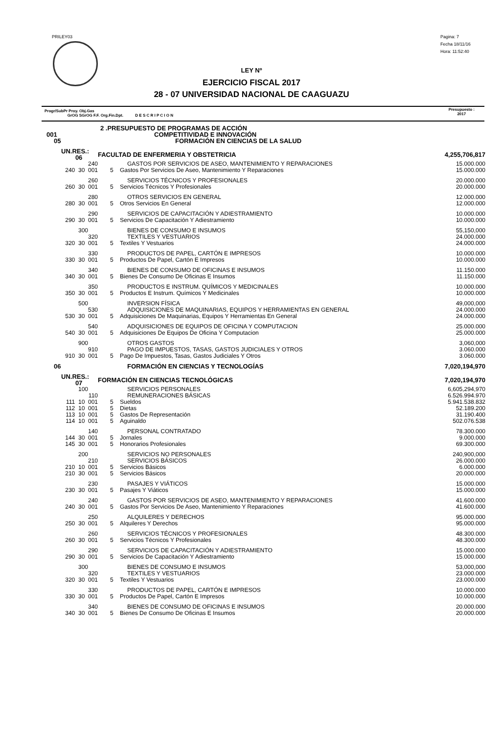PRILEY03
Pagina: 7
Fecha 18/11/16
Hora: 11:52:40
LEY Nº
EJERCICIO FISCAL 2017
28 - 07 UNIVERSIDAD NACIONAL DE CAAGUAZU
Progr/SubPr Proy. Obj.Gas
GrOG SGrOG F.F. Org.Fin.Dpt. D E S C R I P C I O N
Presupuesto :
2017
| 2 .PRESUPUESTO DE PROGRAMAS DE ACCIÓN | | |
| 001 | COMPETITIVIDAD E INNOVACIÓN | |
| 05 | FORMACIÓN EN CIENCIAS DE LA SALUD | |
| UN.RES.: 06 | FACULTAD DE ENFERMERIA Y OBSTETRICIA | 4,255,706,817 |
| 240 | GASTOS POR SERVICIOS DE ASEO, MANTENIMIENTO Y REPARACIONES | 15.000.000 |
| 240 30 001 | 5 Gastos Por Servicios De Aseo, Mantenimiento Y Reparaciones | 15.000.000 |
| 260 | SERVICIOS TÉCNICOS Y PROFESIONALES | 20.000.000 |
| 260 30 001 | 5 Servicios Técnicos Y Profesionales | 20.000.000 |
| 280 | OTROS SERVICIOS EN GENERAL | 12.000.000 |
| 280 30 001 | 5 Otros Servicios En General | 12.000.000 |
| 290 | SERVICIOS DE CAPACITACIÓN Y ADIESTRAMIENTO | 10.000.000 |
| 290 30 001 | 5 Servicios De Capacitación Y Adiestramiento | 10.000.000 |
| 300 | BIENES DE CONSUMO E INSUMOS | 55,150,000 |
| 320 | TEXTILES Y VESTUARIOS | 24.000.000 |
| 320 30 001 | 5 Textiles Y Vestuarios | 24.000.000 |
| 330 | PRODUCTOS DE PAPEL, CARTÓN E IMPRESOS | 10.000.000 |
| 330 30 001 | 5 Productos De Papel, Cartón E Impresos | 10.000.000 |
| 340 | BIENES DE CONSUMO DE OFICINAS E INSUMOS | 11.150.000 |
| 340 30 001 | 5 Bienes De Consumo De Oficinas E Insumos | 11.150.000 |
| 350 | PRODUCTOS E INSTRUM. QUÍMICOS Y MEDICINALES | 10.000.000 |
| 350 30 001 | 5 Productos E Instrum. Químicos Y Medicinales | 10.000.000 |
| 500 | INVERSION FÍSICA | 49,000,000 |
| 530 | ADQUISICIONES DE MAQUINARIAS, EQUIPOS Y HERRAMIENTAS EN GENERAL | 24.000.000 |
| 530 30 001 | 5 Adquisiciones De Maquinarias, Equipos Y Herramientas En General | 24.000.000 |
| 540 | ADQUISICIONES DE EQUIPOS DE OFICINA Y COMPUTACION | 25.000.000 |
| 540 30 001 | 5 Adquisiciones De Equipos De Oficina Y Computacion | 25.000.000 |
| 900 | OTROS GASTOS | 3,060,000 |
| 910 | PAGO DE IMPUESTOS, TASAS, GASTOS JUDICIALES Y OTROS | 3.060.000 |
| 910 30 001 | 5 Pago De Impuestos, Tasas, Gastos Judiciales Y Otros | 3.060.000 |
| 06 | FORMACIÓN EN CIENCIAS Y TECNOLOGÍAS | 7,020,194,970 |
| UN.RES.: 07 | FORMACIÓN EN CIENCIAS TECNOLÓGICAS | 7,020,194,970 |
| 100 | SERVICIOS PERSONALES | 6,605,294,970 |
| 110 | REMUNERACIONES BÁSICAS | 6.526.994.970 |
| 111 10 001 | 5 Sueldos | 5.941.538.832 |
| 112 10 001 | 5 Dietas | 52.189.200 |
| 113 10 001 | 5 Gastos De Representación | 31.190.400 |
| 114 10 001 | 5 Aguinaldo | 502.076.538 |
| 140 | PERSONAL CONTRATADO | 78.300.000 |
| 144 30 001 | 5 Jornales | 9.000.000 |
| 145 30 001 | 5 Honorarios Profesionales | 69.300.000 |
| 200 | SERVICIOS NO PERSONALES | 240,900,000 |
| 210 | SERVICIOS BÁSICOS | 26.000.000 |
| 210 10 001 | 5 Servicios Básicos | 6.000.000 |
| 210 30 001 | 5 Servicios Básicos | 20.000.000 |
| 230 | PASAJES Y VIÁTICOS | 15.000.000 |
| 230 30 001 | 5 Pasajes Y Viáticos | 15.000.000 |
| 240 | GASTOS POR SERVICIOS DE ASEO, MANTENIMIENTO Y REPARACIONES | 41.600.000 |
| 240 30 001 | 5 Gastos Por Servicios De Aseo, Mantenimiento Y Reparaciones | 41.600.000 |
| 250 | ALQUILERES Y DERECHOS | 95.000.000 |
| 250 30 001 | 5 Alquileres Y Derechos | 95.000.000 |
| 260 | SERVICIOS TÉCNICOS Y PROFESIONALES | 48.300.000 |
| 260 30 001 | 5 Servicios Técnicos Y Profesionales | 48.300.000 |
| 290 | SERVICIOS DE CAPACITACIÓN Y ADIESTRAMIENTO | 15.000.000 |
| 290 30 001 | 5 Servicios De Capacitación Y Adiestramiento | 15.000.000 |
| 300 | BIENES DE CONSUMO E INSUMOS | 53,000,000 |
| 320 | TEXTILES Y VESTUARIOS | 23.000.000 |
| 320 30 001 | 5 Textiles Y Vestuarios | 23.000.000 |
| 330 | PRODUCTOS DE PAPEL, CARTÓN E IMPRESOS | 10.000.000 |
| 330 30 001 | 5 Productos De Papel, Cartón E Impresos | 10.000.000 |
| 340 | BIENES DE CONSUMO DE OFICINAS E INSUMOS | 20.000.000 |
| 340 30 001 | 5 Bienes De Consumo De Oficinas E Insumos | 20.000.000 |